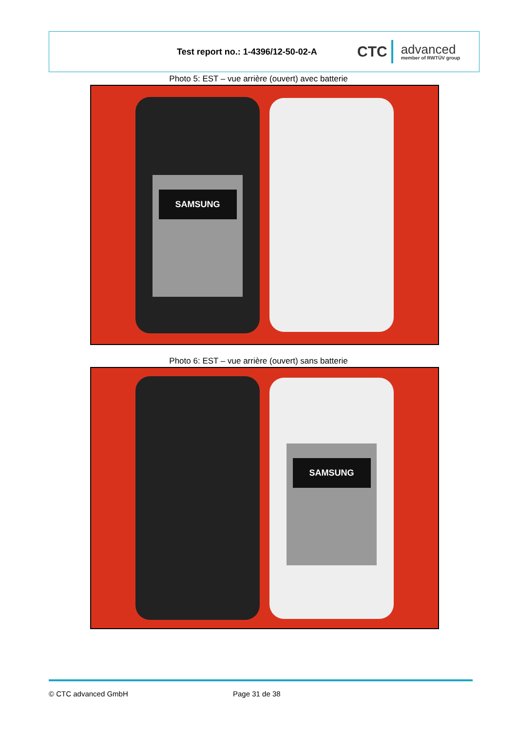Test report no.: 1-4396/12-50-02-A
CTC
advanced
member of RWTÜV group
Photo 5: EST – vue arrière (ouvert) avec batterie
SAMSUNG
Photo 6: EST – vue arrière (ouvert) sans batterie
SAMSUNG
© CTC advanced GmbH Page 31 de 38